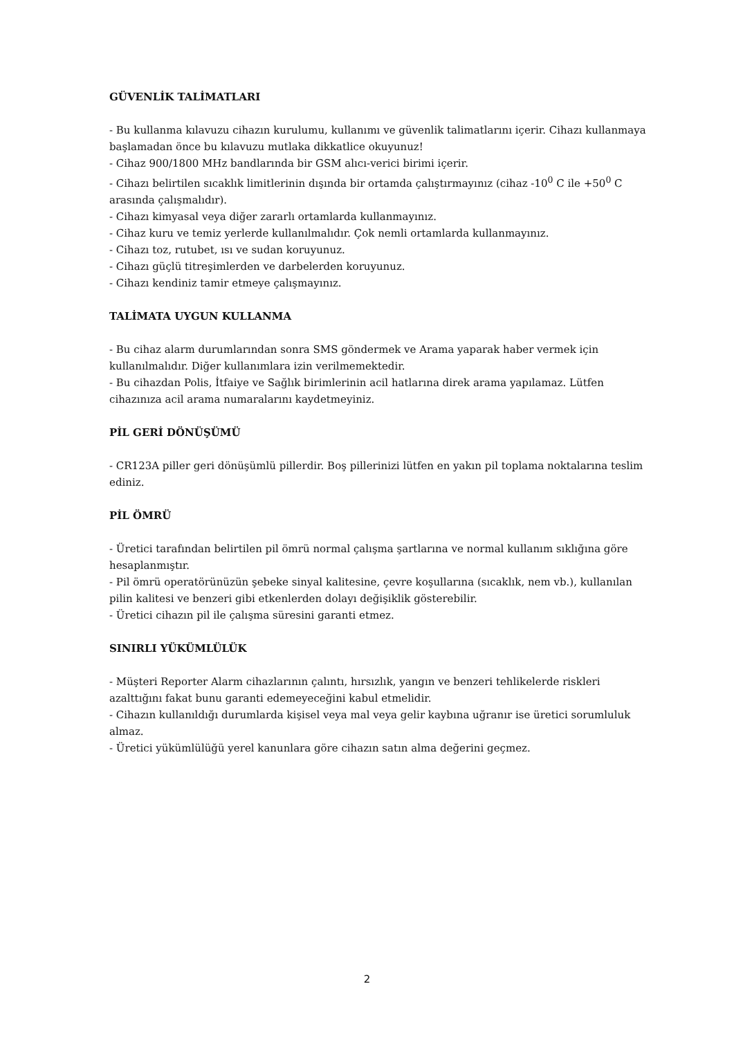GÜVENLİK TALİMATLARI
- Bu kullanma kılavuzu cihazın kurulumu, kullanımı ve güvenlik talimatlarını içerir. Cihazı kullanmaya başlamadan önce bu kılavuzu mutlaka dikkatlice okuyunuz!
- Cihaz 900/1800 MHz bandlarında bir GSM alıcı-verici birimi içerir.
- Cihazı belirtilen sıcaklık limitlerinin dışında bir ortamda çalıştırmayınız (cihaz -10<sup>0</sup> C ile +50<sup>0</sup> C arasında çalışmalıdır).
- Cihazı kimyasal veya diğer zararlı ortamlarda kullanmayınız.
- Cihaz kuru ve temiz yerlerde kullanılmalıdır. Çok nemli ortamlarda kullanmayınız.
- Cihazı toz, rutubet, ısı ve sudan koruyunuz.
- Cihazı güçlü titreşimlerden ve darbelerden koruyunuz.
- Cihazı kendiniz tamir etmeye çalışmayınız.
TALİMATA UYGUN KULLANMA
- Bu cihaz alarm durumlarından sonra SMS göndermek ve Arama yaparak haber vermek için kullanılmalıdır. Diğer kullanımlara izin verilmemektedir.
- Bu cihazdan Polis, İtfaiye ve Sağlık birimlerinin acil hatlarına direk arama yapılamaz. Lütfen cihazınıza acil arama numaralarını kaydetmeyiniz.
PİL GERİ DÖNÜŞÜMÜ
- CR123A piller geri dönüşümlü pillerdir. Boş pillerinizi lütfen en yakın pil toplama noktalarına teslim ediniz.
PİL ÖMRÜ
- Üretici tarafından belirtilen pil ömrü normal çalışma şartlarına ve normal kullanım sıklığına göre hesaplanmıştır.
- Pil ömrü operatörünüzün şebeke sinyal kalitesine, çevre koşullarına (sıcaklık, nem vb.), kullanılan pilin kalitesi ve benzeri gibi etkenlerden dolayı değişiklik gösterebilir.
- Üretici cihazın pil ile çalışma süresini garanti etmez.
SINIRLI YÜKÜMLÜLÜK
- Müşteri Reporter Alarm cihazlarının çalıntı, hırsızlık, yangın ve benzeri tehlikelerde riskleri azalttığını fakat bunu garanti edemeyeceğini kabul etmelidir.
- Cihazın kullanıldığı durumlarda kişisel veya mal veya gelir kaybına uğranır ise üretici sorumluluk almaz.
- Üretici yükümlülüğü yerel kanunlara göre cihazın satın alma değerini geçmez.
2